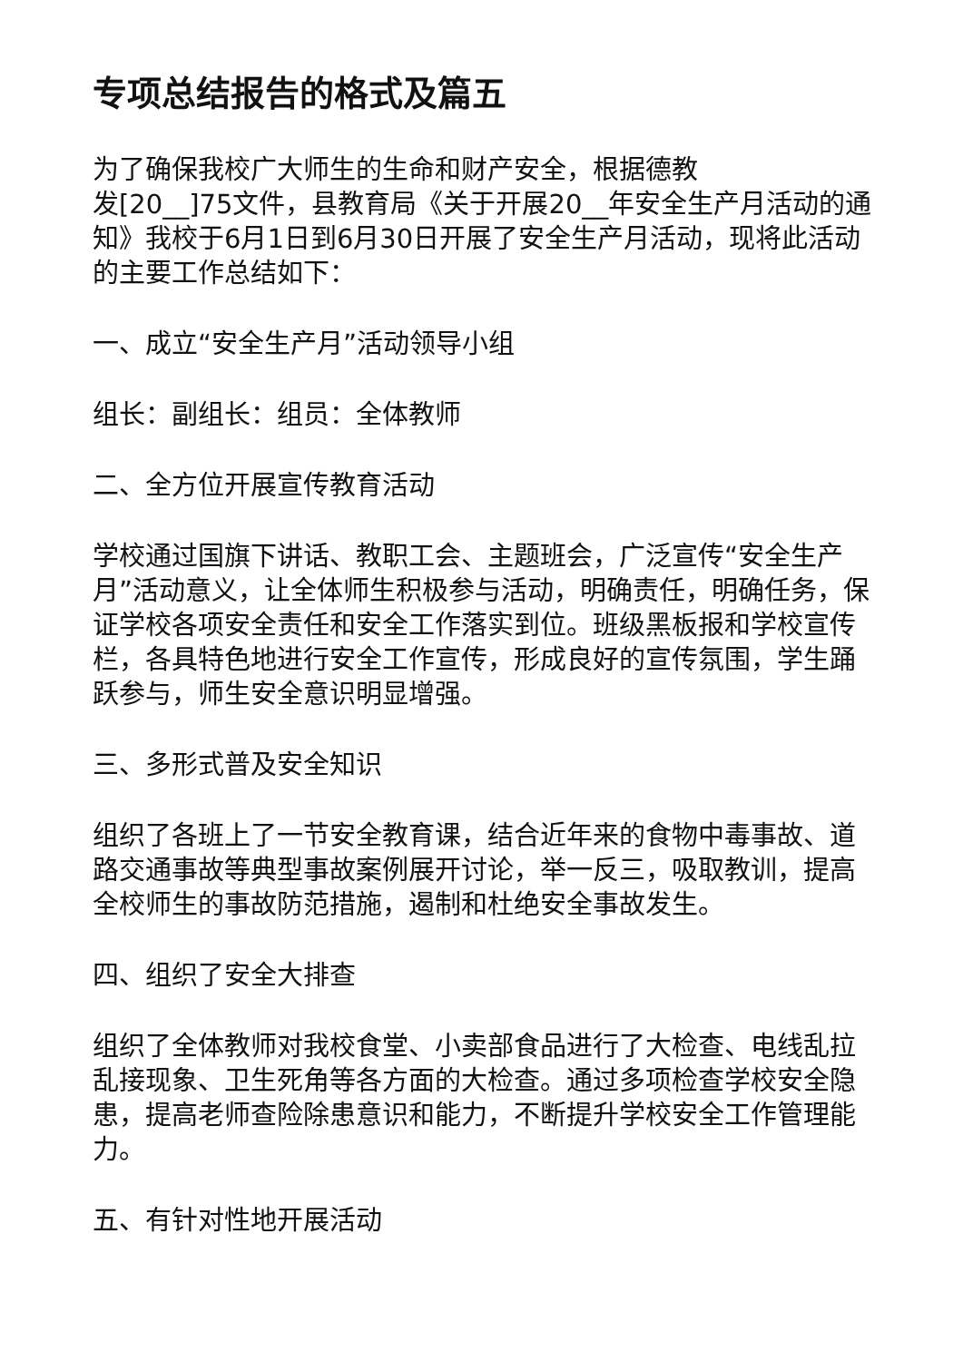专项总结报告的格式及篇五
为了确保我校广大师生的生命和财产安全，根据德教
发[20__]75文件，县教育局《关于开展20__年安全生产月活动的通知》我校于6月1日到6月30日开展了安全生产月活动，现将此活动的主要工作总结如下：
一、成立“安全生产月”活动领导小组
组长：副组长：组员：全体教师
二、全方位开展宣传教育活动
学校通过国旗下讲话、教职工会、主题班会，广泛宣传“安全生产月”活动意义，让全体师生积极参与活动，明确责任，明确任务，保证学校各项安全责任和安全工作落实到位。班级黑板报和学校宣传栏，各具特色地进行安全工作宣传，形成良好的宣传氛围，学生踊跃参与，师生安全意识明显增强。
三、多形式普及安全知识
组织了各班上了一节安全教育课，结合近年来的食物中毒事故、道路交通事故等典型事故案例展开讨论，举一反三，吸取教训，提高全校师生的事故防范措施，遏制和杜绝安全事故发生。
四、组织了安全大排查
组织了全体教师对我校食堂、小卖部食品进行了大检查、电线乱拉乱接现象、卫生死角等各方面的大检查。通过多项检查学校安全隐患，提高老师查险除患意识和能力，不断提升学校安全工作管理能力。
五、有针对性地开展活动